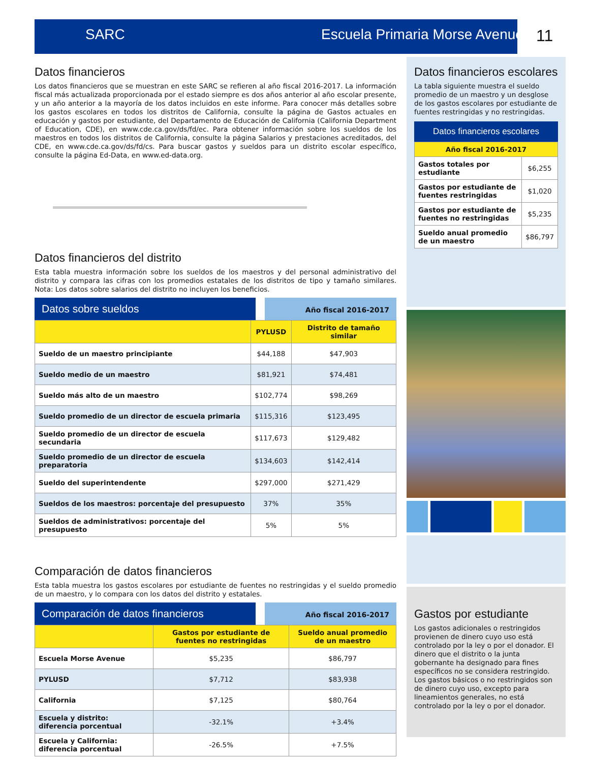SARC Escuela Primaria Morse Avenue 11
Datos financieros
Los datos financieros que se muestran en este SARC se refieren al año fiscal 2016-2017. La información fiscal más actualizada proporcionada por el estado siempre es dos años anterior al año escolar presente, y un año anterior a la mayoría de los datos incluidos en este informe. Para conocer más detalles sobre los gastos escolares en todos los distritos de California, consulte la página de Gastos actuales en educación y gastos por estudiante, del Departamento de Educación de California (California Department of Education, CDE), en www.cde.ca.gov/ds/fd/ec. Para obtener información sobre los sueldos de los maestros en todos los distritos de California, consulte la página Salarios y prestaciones acreditados, del CDE, en www.cde.ca.gov/ds/fd/cs. Para buscar gastos y sueldos para un distrito escolar específico, consulte la página Ed-Data, en www.ed-data.org.
Datos financieros del distrito
Esta tabla muestra información sobre los sueldos de los maestros y del personal administrativo del distrito y compara las cifras con los promedios estatales de los distritos de tipo y tamaño similares. Nota: Los datos sobre salarios del distrito no incluyen los beneficios.
Datos sobre sueldos
Año fiscal 2016-2017
| | PYLUSD | Distrito de tamaño similar |
| --- | --- | --- |
| Sueldo de un maestro principiante | $44,188 | $47,903 |
| Sueldo medio de un maestro | $81,921 | $74,481 |
| Sueldo más alto de un maestro | $102,774 | $98,269 |
| Sueldo promedio de un director de escuela primaria | $115,316 | $123,495 |
| Sueldo promedio de un director de escuela secundaria | $117,673 | $129,482 |
| Sueldo promedio de un director de escuela preparatoria | $134,603 | $142,414 |
| Sueldo del superintendente | $297,000 | $271,429 |
| Sueldos de los maestros: porcentaje del presupuesto | 37% | 35% |
| Sueldos de administrativos: porcentaje del presupuesto | 5% | 5% |
Comparación de datos financieros
Esta tabla muestra los gastos escolares por estudiante de fuentes no restringidas y el sueldo promedio de un maestro, y lo compara con los datos del distrito y estatales.
Comparación de datos financieros
Año fiscal 2016-2017
| | Gastos por estudiante de fuentes no restringidas | Sueldo anual promedio de un maestro |
| --- | --- | --- |
| Escuela Morse Avenue | $5,235 | $86,797 |
| PYLUSD | $7,712 | $83,938 |
| California | $7,125 | $80,764 |
| Escuela y distrito: diferencia porcentual | -32.1% | +3.4% |
| Escuela y California: diferencia porcentual | -26.5% | +7.5% |
Datos financieros escolares
La tabla siguiente muestra el sueldo promedio de un maestro y un desglose de los gastos escolares por estudiante de fuentes restringidas y no restringidas.
Datos financieros escolares
| Año fiscal 2016-2017 | |
| --- | --- |
| Gastos totales por estudiante | $6,255 |
| Gastos por estudiante de fuentes restringidas | $1,020 |
| Gastos por estudiante de fuentes no restringidas | $5,235 |
| Sueldo anual promedio de un maestro | $86,797 |
Gastos por estudiante
Los gastos adicionales o restringidos provienen de dinero cuyo uso está controlado por la ley o por el donador. El dinero que el distrito o la junta gobernante ha designado para fines específicos no se considera restringido. Los gastos básicos o no restringidos son de dinero cuyo uso, excepto para lineamientos generales, no está controlado por la ley o por el donador.